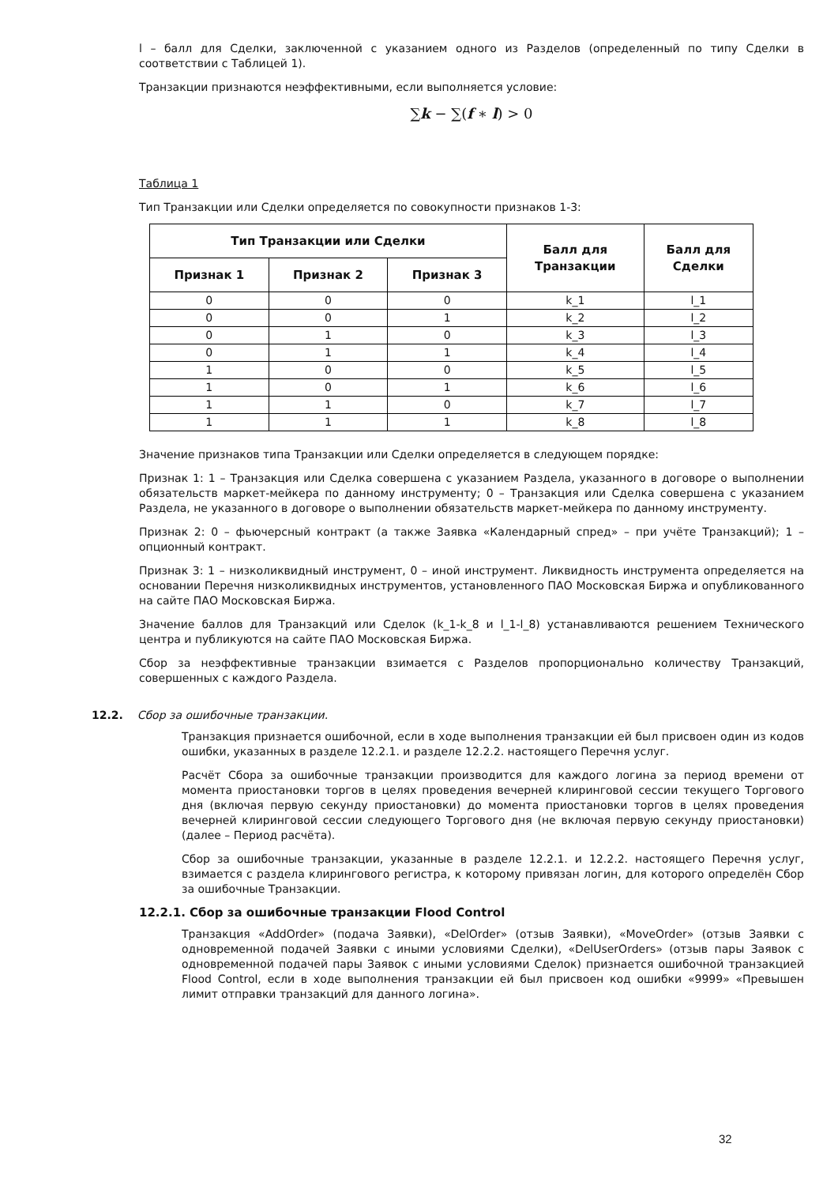l – балл для Сделки, заключенной с указанием одного из Разделов (определенный по типу Сделки в соответствии с Таблицей 1).
Транзакции признаются неэффективными, если выполняется условие:
∑k − ∑(f ∗ l) > 0
Таблица 1
Тип Транзакции или Сделки определяется по совокупности признаков 1-3:
| Тип Транзакции или Сделки | | | Балл для Транзакции | Балл для Сделки |
| --- | --- | --- | --- | --- |
| Признак 1 | Признак 2 | Признак 3 | | |
| 0 | 0 | 0 | k_1 | l_1 |
| 0 | 0 | 1 | k_2 | l_2 |
| 0 | 1 | 0 | k_3 | l_3 |
| 0 | 1 | 1 | k_4 | l_4 |
| 1 | 0 | 0 | k_5 | l_5 |
| 1 | 0 | 1 | k_6 | l_6 |
| 1 | 1 | 0 | k_7 | l_7 |
| 1 | 1 | 1 | k_8 | l_8 |
Значение признаков типа Транзакции или Сделки определяется в следующем порядке:
Признак 1: 1 – Транзакция или Сделка совершена с указанием Раздела, указанного в договоре о выполнении обязательств маркет-мейкера по данному инструменту; 0 – Транзакция или Сделка совершена с указанием Раздела, не указанного в договоре о выполнении обязательств маркет-мейкера по данному инструменту.
Признак 2: 0 – фьючерсный контракт (а также Заявка «Календарный спред» – при учёте Транзакций); 1 – опционный контракт.
Признак 3: 1 – низколиквидный инструмент, 0 – иной инструмент. Ликвидность инструмента определяется на основании Перечня низколиквидных инструментов, установленного ПАО Московская Биржа и опубликованного на сайте ПАО Московская Биржа.
Значение баллов для Транзакций или Сделок (k_1-k_8 и l_1-l_8) устанавливаются решением Технического центра и публикуются на сайте ПАО Московская Биржа.
Сбор за неэффективные транзакции взимается с Разделов пропорционально количеству Транзакций, совершенных с каждого Раздела.
12.2. Сбор за ошибочные транзакции.
Транзакция признается ошибочной, если в ходе выполнения транзакции ей был присвоен один из кодов ошибки, указанных в разделе 12.2.1. и разделе 12.2.2. настоящего Перечня услуг.
Расчёт Сбора за ошибочные транзакции производится для каждого логина за период времени от момента приостановки торгов в целях проведения вечерней клиринговой сессии текущего Торгового дня (включая первую секунду приостановки) до момента приостановки торгов в целях проведения вечерней клиринговой сессии следующего Торгового дня (не включая первую секунду приостановки) (далее – Период расчёта).
Сбор за ошибочные транзакции, указанные в разделе 12.2.1. и 12.2.2. настоящего Перечня услуг, взимается с раздела клирингового регистра, к которому привязан логин, для которого определён Сбор за ошибочные Транзакции.
12.2.1. Сбор за ошибочные транзакции Flood Control
Транзакция «AddOrder» (подача Заявки), «DelOrder» (отзыв Заявки), «MoveOrder» (отзыв Заявки с одновременной подачей Заявки с иными условиями Сделки), «DelUserOrders» (отзыв пары Заявок с одновременной подачей пары Заявок с иными условиями Сделок) признается ошибочной транзакцией Flood Control, если в ходе выполнения транзакции ей был присвоен код ошибки «9999» «Превышен лимит отправки транзакций для данного логина».
32